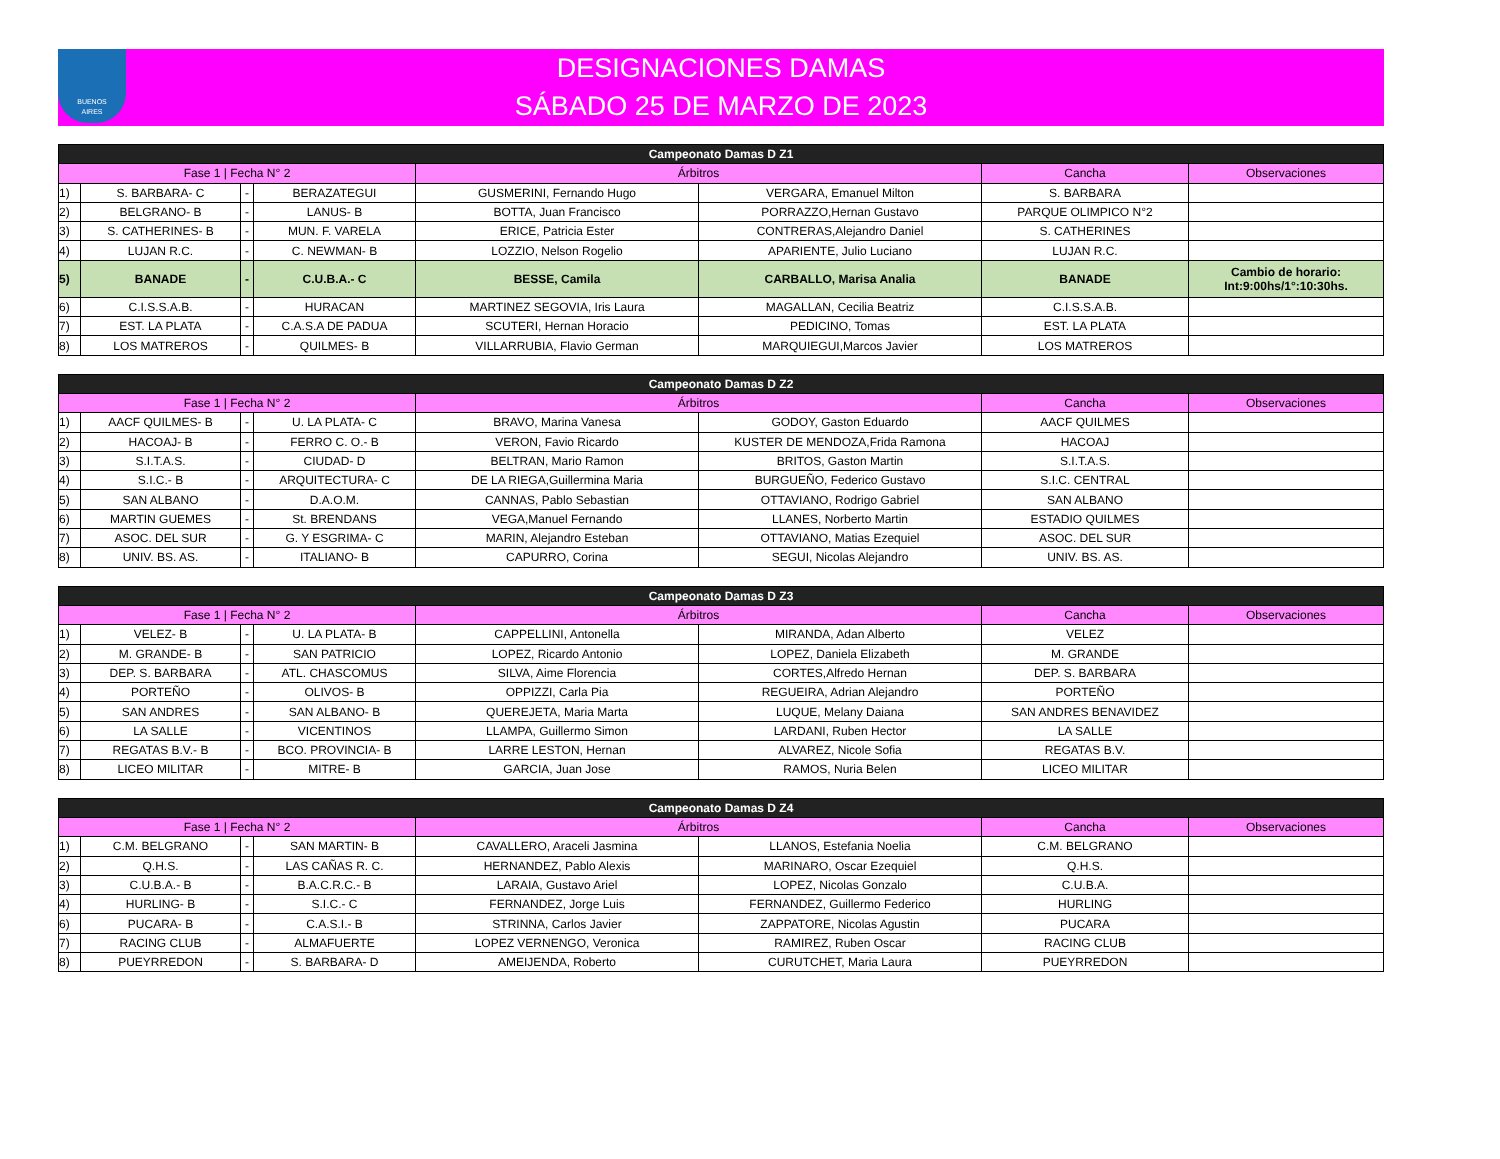BUENOS
AIRES
DESIGNACIONES DAMAS
SÁBADO 25 DE MARZO DE 2023
| Campeonato Damas D Z1 | | | | | | | |
| --- | --- | --- | --- | --- | --- | --- | --- |
| Fase 1 / Fecha N° 2 | | | | Árbitros | | Cancha | Observaciones |
| 1) | S. BARBARA- C | - | BERAZATEGUI | GUSMERINI, Fernando Hugo | VERGARA, Emanuel Milton | S. BARBARA | |
| 2) | BELGRANO- B | - | LANUS- B | BOTTA, Juan Francisco | PORRAZZO,Hernan Gustavo | PARQUE OLIMPICO N°2 | |
| 3) | S. CATHERINES- B | - | MUN. F. VARELA | ERICE, Patricia Ester | CONTRERAS,Alejandro Daniel | S. CATHERINES | |
| 4) | LUJAN R.C. | - | C. NEWMAN- B | LOZZIO, Nelson Rogelio | APARIENTE, Julio Luciano | LUJAN R.C. | |
| 5) | BANADE | - | C.U.B.A.- C | BESSE, Camila | CARBALLO, Marisa Analia | BANADE | Cambio de horario: Int:9:00hs/1°:10:30hs. |
| 6) | C.I.S.S.A.B. | - | HURACAN | MARTINEZ SEGOVIA, Iris Laura | MAGALLAN, Cecilia Beatriz | C.I.S.S.A.B. | |
| 7) | EST. LA PLATA | - | C.A.S.A DE PADUA | SCUTERI, Hernan Horacio | PEDICINO, Tomas | EST. LA PLATA | |
| 8) | LOS MATREROS | - | QUILMES- B | VILLARRUBIA, Flavio German | MARQUIEGUI,Marcos Javier | LOS MATREROS | |
| Campeonato Damas D Z2 | | | | | | | |
| --- | --- | --- | --- | --- | --- | --- | --- |
| Fase 1 / Fecha N° 2 | | | | Árbitros | | Cancha | Observaciones |
| 1) | AACF QUILMES- B | - | U. LA PLATA- C | BRAVO, Marina Vanesa | GODOY, Gaston Eduardo | AACF QUILMES | |
| 2) | HACOAJ- B | - | FERRO C. O.- B | VERON, Favio Ricardo | KUSTER DE MENDOZA,Frida Ramona | HACOAJ | |
| 3) | S.I.T.A.S. | - | CIUDAD- D | BELTRAN, Mario Ramon | BRITOS, Gaston Martin | S.I.T.A.S. | |
| 4) | S.I.C.- B | - | ARQUITECTURA- C | DE LA RIEGA,Guillermina Maria | BURGUEÑO, Federico Gustavo | S.I.C. CENTRAL | |
| 5) | SAN ALBANO | - | D.A.O.M. | CANNAS, Pablo Sebastian | OTTAVIANO, Rodrigo Gabriel | SAN ALBANO | |
| 6) | MARTIN GUEMES | - | St. BRENDANS | VEGA,Manuel Fernando | LLANES, Norberto Martin | ESTADIO QUILMES | |
| 7) | ASOC. DEL SUR | - | G. Y ESGRIMA- C | MARIN, Alejandro Esteban | OTTAVIANO, Matias Ezequiel | ASOC. DEL SUR | |
| 8) | UNIV. BS. AS. | - | ITALIANO- B | CAPURRO, Corina | SEGUI, Nicolas Alejandro | UNIV. BS. AS. | |
| Campeonato Damas D Z3 | | | | | | | |
| --- | --- | --- | --- | --- | --- | --- | --- |
| Fase 1 / Fecha N° 2 | | | | Árbitros | | Cancha | Observaciones |
| 1) | VELEZ- B | - | U. LA PLATA- B | CAPPELLINI, Antonella | MIRANDA, Adan Alberto | VELEZ | |
| 2) | M. GRANDE- B | - | SAN PATRICIO | LOPEZ, Ricardo Antonio | LOPEZ, Daniela Elizabeth | M. GRANDE | |
| 3) | DEP. S. BARBARA | - | ATL. CHASCOMUS | SILVA, Aime Florencia | CORTES,Alfredo Hernan | DEP. S. BARBARA | |
| 4) | PORTEÑO | - | OLIVOS- B | OPPIZZI, Carla Pia | REGUEIRA, Adrian Alejandro | PORTEÑO | |
| 5) | SAN ANDRES | - | SAN ALBANO- B | QUEREJETA, Maria Marta | LUQUE, Melany Daiana | SAN ANDRES BENAVIDEZ | |
| 6) | LA SALLE | - | VICENTINOS | LLAMPA, Guillermo Simon | LARDANI, Ruben Hector | LA SALLE | |
| 7) | REGATAS B.V.- B | - | BCO. PROVINCIA- B | LARRE LESTON, Hernan | ALVAREZ, Nicole Sofia | REGATAS B.V. | |
| 8) | LICEO MILITAR | - | MITRE- B | GARCIA, Juan Jose | RAMOS, Nuria Belen | LICEO MILITAR | |
| Campeonato Damas D Z4 | | | | | | | |
| --- | --- | --- | --- | --- | --- | --- | --- |
| Fase 1 / Fecha N° 2 | | | | Árbitros | | Cancha | Observaciones |
| 1) | C.M. BELGRANO | - | SAN MARTIN- B | CAVALLERO, Araceli Jasmina | LLANOS, Estefania Noelia | C.M. BELGRANO | |
| 2) | Q.H.S. | - | LAS CAÑAS R. C. | HERNANDEZ, Pablo Alexis | MARINARO, Oscar Ezequiel | Q.H.S. | |
| 3) | C.U.B.A.- B | - | B.A.C.R.C.- B | LARAIA, Gustavo Ariel | LOPEZ, Nicolas Gonzalo | C.U.B.A. | |
| 4) | HURLING- B | - | S.I.C.- C | FERNANDEZ, Jorge Luis | FERNANDEZ, Guillermo Federico | HURLING | |
| 6) | PUCARA- B | - | C.A.S.I.- B | STRINNA, Carlos Javier | ZAPPATORE, Nicolas Agustin | PUCARA | |
| 7) | RACING CLUB | - | ALMAFUERTE | LOPEZ VERNENGO, Veronica | RAMIREZ, Ruben Oscar | RACING CLUB | |
| 8) | PUEYRREDON | - | S. BARBARA- D | AMEIJENDA, Roberto | CURUTCHET, Maria Laura | PUEYRREDON | |